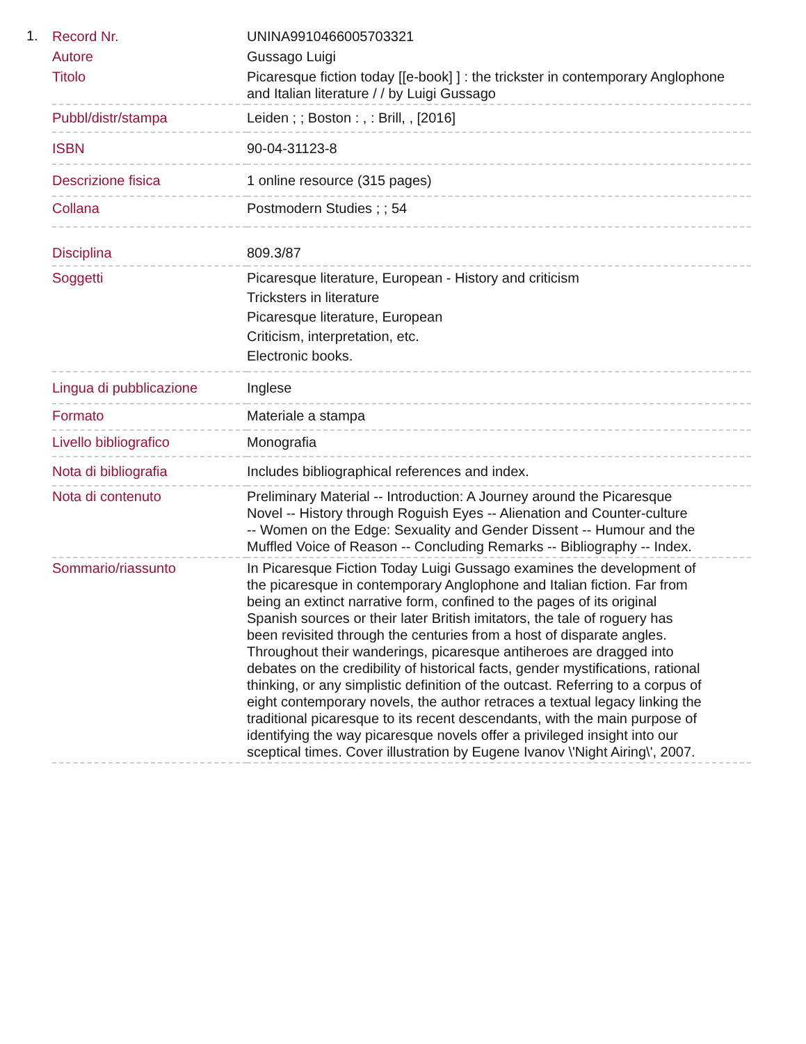1.
| Record Nr. | UNINA9910466005703321 |
| Autore | Gussago Luigi |
| Titolo | Picaresque fiction today [[e-book] ] : the trickster in contemporary Anglophone and Italian literature / / by Luigi Gussago |
| Pubbl/distr/stampa | Leiden ; ; Boston : , : Brill, , [2016] |
| ISBN | 90-04-31123-8 |
| Descrizione fisica | 1 online resource (315 pages) |
| Collana | Postmodern Studies ; ; 54 |
| Disciplina | 809.3/87 |
| Soggetti | Picaresque literature, European - History and criticism Tricksters in literature Picaresque literature, European Criticism, interpretation, etc. Electronic books. |
| Lingua di pubblicazione | Inglese |
| Formato | Materiale a stampa |
| Livello bibliografico | Monografia |
| Nota di bibliografia | Includes bibliographical references and index. |
| Nota di contenuto | Preliminary Material -- Introduction: A Journey around the Picaresque Novel -- History through Roguish Eyes -- Alienation and Counter-culture -- Women on the Edge: Sexuality and Gender Dissent -- Humour and the Muffled Voice of Reason -- Concluding Remarks -- Bibliography -- Index. |
| Sommario/riassunto | In Picaresque Fiction Today Luigi Gussago examines the development of the picaresque in contemporary Anglophone and Italian fiction. Far from being an extinct narrative form, confined to the pages of its original Spanish sources or their later British imitators, the tale of roguery has been revisited through the centuries from a host of disparate angles. Throughout their wanderings, picaresque antiheroes are dragged into debates on the credibility of historical facts, gender mystifications, rational thinking, or any simplistic definition of the outcast. Referring to a corpus of eight contemporary novels, the author retraces a textual legacy linking the traditional picaresque to its recent descendants, with the main purpose of identifying the way picaresque novels offer a privileged insight into our sceptical times. Cover illustration by Eugene Ivanov \'Night Airing\', 2007. |